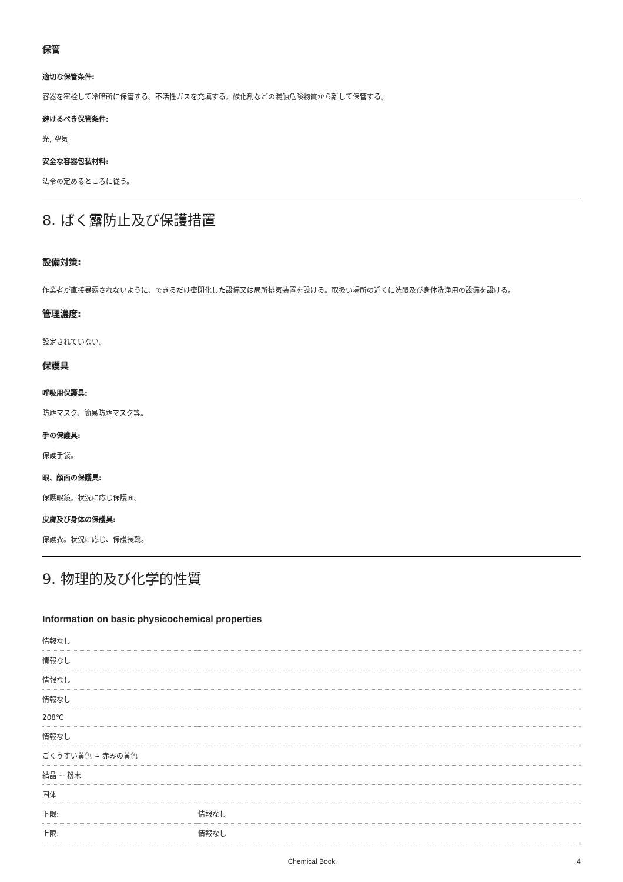保管
適切な保管条件:
容器を密栓して冷暗所に保管する。不活性ガスを充填する。酸化剤などの混触危険物質から離して保管する。
避けるべき保管条件:
光, 空気
安全な容器包装材料:
法令の定めるところに従う。
8. ばく露防止及び保護措置
設備対策:
作業者が直接暴露されないように、できるだけ密閉化した設備又は局所排気装置を設ける。取扱い場所の近くに洗眼及び身体洗浄用の設備を設ける。
管理濃度:
設定されていない。
保護具
呼吸用保護具:
防塵マスク、簡易防塵マスク等。
手の保護具:
保護手袋。
眼、顔面の保護具:
保護眼鏡。状況に応じ保護面。
皮膚及び身体の保護具:
保護衣。状況に応じ、保護長靴。
9. 物理的及び化学的性質
Information on basic physicochemical properties
| 情報なし | |
| 情報なし | |
| 情報なし | |
| 情報なし | |
| 208℃ | |
| 情報なし | |
| ごくうすい黄色 ~ 赤みの黄色 | |
| 結晶 ~ 粉末 | |
| 固体 | |
| 下限: | 情報なし |
| 上限: | 情報なし |
Chemical Book 4